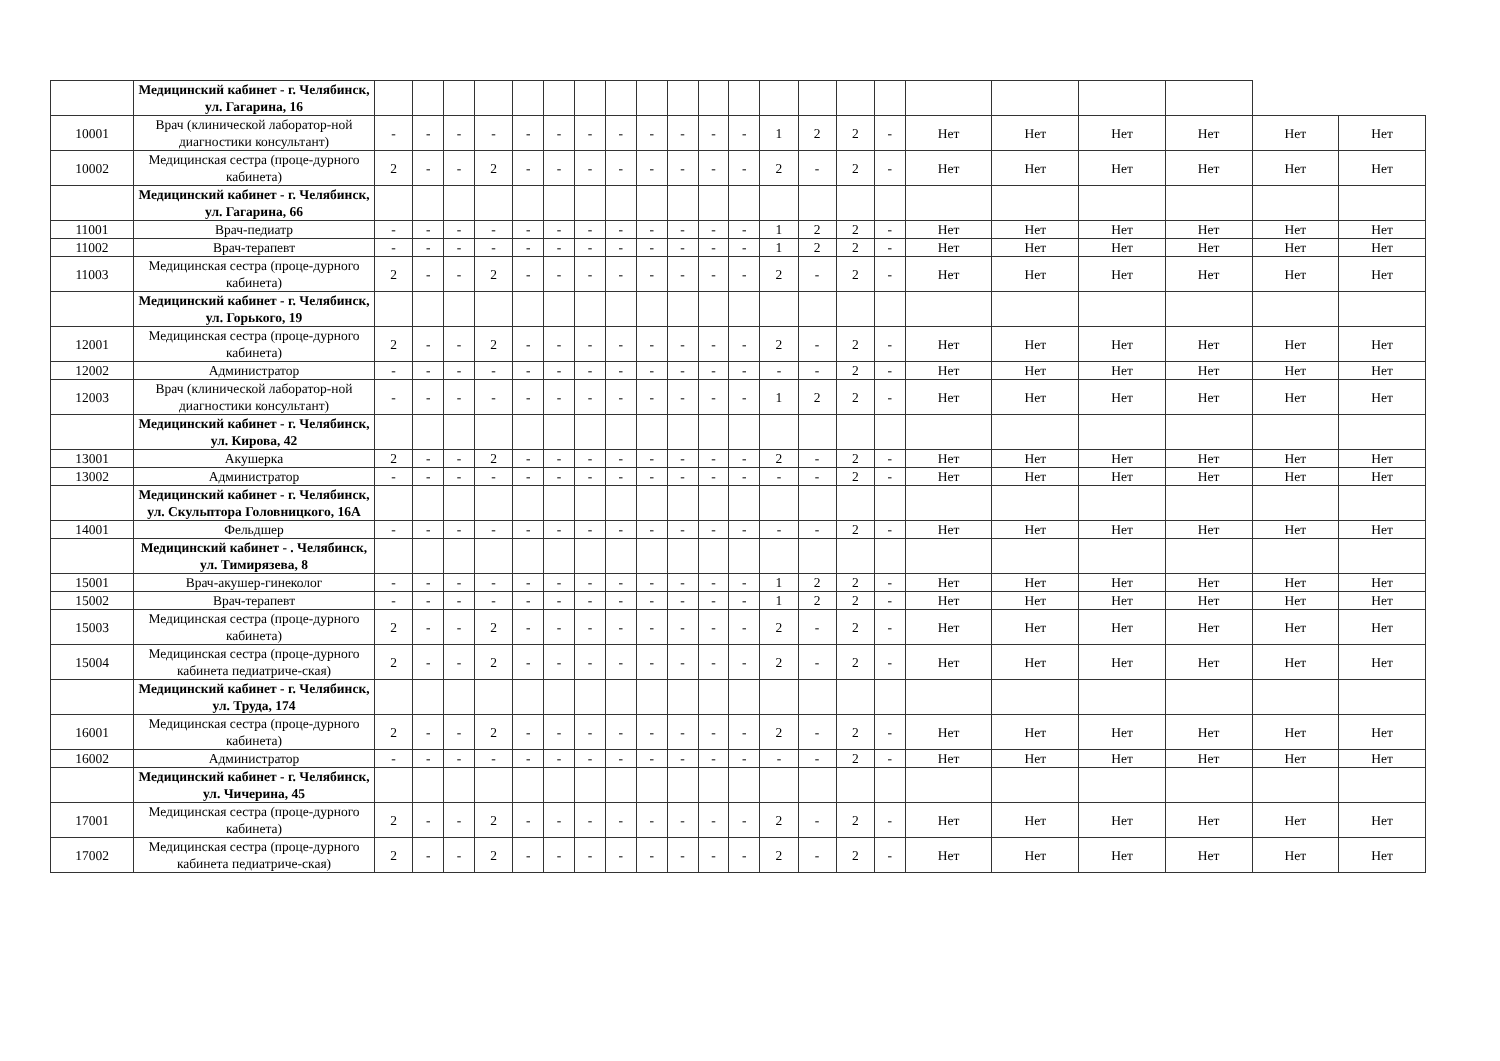| | Медицинский кабинет - г. Челябинск, ул. Гагарина, 16 | | | | | | | | | | | | | | | | | | | | | | |
| 10001 | Врач (клинической лаборатор-ной диагностики консультант) | - | - | - | - | - | - | - | - | - | - | - | - | 1 | 2 | 2 | - | Нет | Нет | Нет | Нет | Нет | Нет |
| 10002 | Медицинская сестра (проце-дурного кабинета) | 2 | - | - | 2 | - | - | - | - | - | - | - | - | 2 | - | 2 | - | Нет | Нет | Нет | Нет | Нет | Нет |
| | Медицинский кабинет - г. Челябинск, ул. Гагарина, 66 | | | | | | | | | | | | | | | | | | | | | | |
| 11001 | Врач-педиатр | - | - | - | - | - | - | - | - | - | - | - | - | 1 | 2 | 2 | - | Нет | Нет | Нет | Нет | Нет | Нет |
| 11002 | Врач-терапевт | - | - | - | - | - | - | - | - | - | - | - | - | 1 | 2 | 2 | - | Нет | Нет | Нет | Нет | Нет | Нет |
| 11003 | Медицинская сестра (проце-дурного кабинета) | 2 | - | - | 2 | - | - | - | - | - | - | - | - | 2 | - | 2 | - | Нет | Нет | Нет | Нет | Нет | Нет |
| | Медицинский кабинет - г. Челябинск, ул. Горького, 19 | | | | | | | | | | | | | | | | | | | | | | |
| 12001 | Медицинская сестра (проце-дурного кабинета) | 2 | - | - | 2 | - | - | - | - | - | - | - | - | 2 | - | 2 | - | Нет | Нет | Нет | Нет | Нет | Нет |
| 12002 | Администратор | - | - | - | - | - | - | - | - | - | - | - | - | - | - | 2 | - | Нет | Нет | Нет | Нет | Нет | Нет |
| 12003 | Врач (клинической лаборатор-ной диагностики консультант) | - | - | - | - | - | - | - | - | - | - | - | - | 1 | 2 | 2 | - | Нет | Нет | Нет | Нет | Нет | Нет |
| | Медицинский кабинет - г. Челябинск, ул. Кирова, 42 | | | | | | | | | | | | | | | | | | | | | | |
| 13001 | Акушерка | 2 | - | - | 2 | - | - | - | - | - | - | - | - | 2 | - | 2 | - | Нет | Нет | Нет | Нет | Нет | Нет |
| 13002 | Администратор | - | - | - | - | - | - | - | - | - | - | - | - | - | - | 2 | - | Нет | Нет | Нет | Нет | Нет | Нет |
| | Медицинский кабинет - г. Челябинск, ул. Скульптора Головницкого, 16А | | | | | | | | | | | | | | | | | | | | | | |
| 14001 | Фельдшер | - | - | - | - | - | - | - | - | - | - | - | - | - | - | 2 | - | Нет | Нет | Нет | Нет | Нет | Нет |
| | Медицинский кабинет - . Челябинск, ул. Тимирязева, 8 | | | | | | | | | | | | | | | | | | | | | | |
| 15001 | Врач-акушер-гинеколог | - | - | - | - | - | - | - | - | - | - | - | - | 1 | 2 | 2 | - | Нет | Нет | Нет | Нет | Нет | Нет |
| 15002 | Врач-терапевт | - | - | - | - | - | - | - | - | - | - | - | - | 1 | 2 | 2 | - | Нет | Нет | Нет | Нет | Нет | Нет |
| 15003 | Медицинская сестра (проце-дурного кабинета) | 2 | - | - | 2 | - | - | - | - | - | - | - | - | 2 | - | 2 | - | Нет | Нет | Нет | Нет | Нет | Нет |
| 15004 | Медицинская сестра (проце-дурного кабинета педиатриче-ская) | 2 | - | - | 2 | - | - | - | - | - | - | - | - | 2 | - | 2 | - | Нет | Нет | Нет | Нет | Нет | Нет |
| | Медицинский кабинет - г. Челябинск, ул. Труда, 174 | | | | | | | | | | | | | | | | | | | | | | |
| 16001 | Медицинская сестра (проце-дурного кабинета) | 2 | - | - | 2 | - | - | - | - | - | - | - | - | 2 | - | 2 | - | Нет | Нет | Нет | Нет | Нет | Нет |
| 16002 | Администратор | - | - | - | - | - | - | - | - | - | - | - | - | - | - | 2 | - | Нет | Нет | Нет | Нет | Нет | Нет |
| | Медицинский кабинет - г. Челябинск, ул. Чичерина, 45 | | | | | | | | | | | | | | | | | | | | | | |
| 17001 | Медицинская сестра (проце-дурного кабинета) | 2 | - | - | 2 | - | - | - | - | - | - | - | - | 2 | - | 2 | - | Нет | Нет | Нет | Нет | Нет | Нет |
| 17002 | Медицинская сестра (проце-дурного кабинета педиатриче-ская) | 2 | - | - | 2 | - | - | - | - | - | - | - | - | 2 | - | 2 | - | Нет | Нет | Нет | Нет | Нет | Нет |